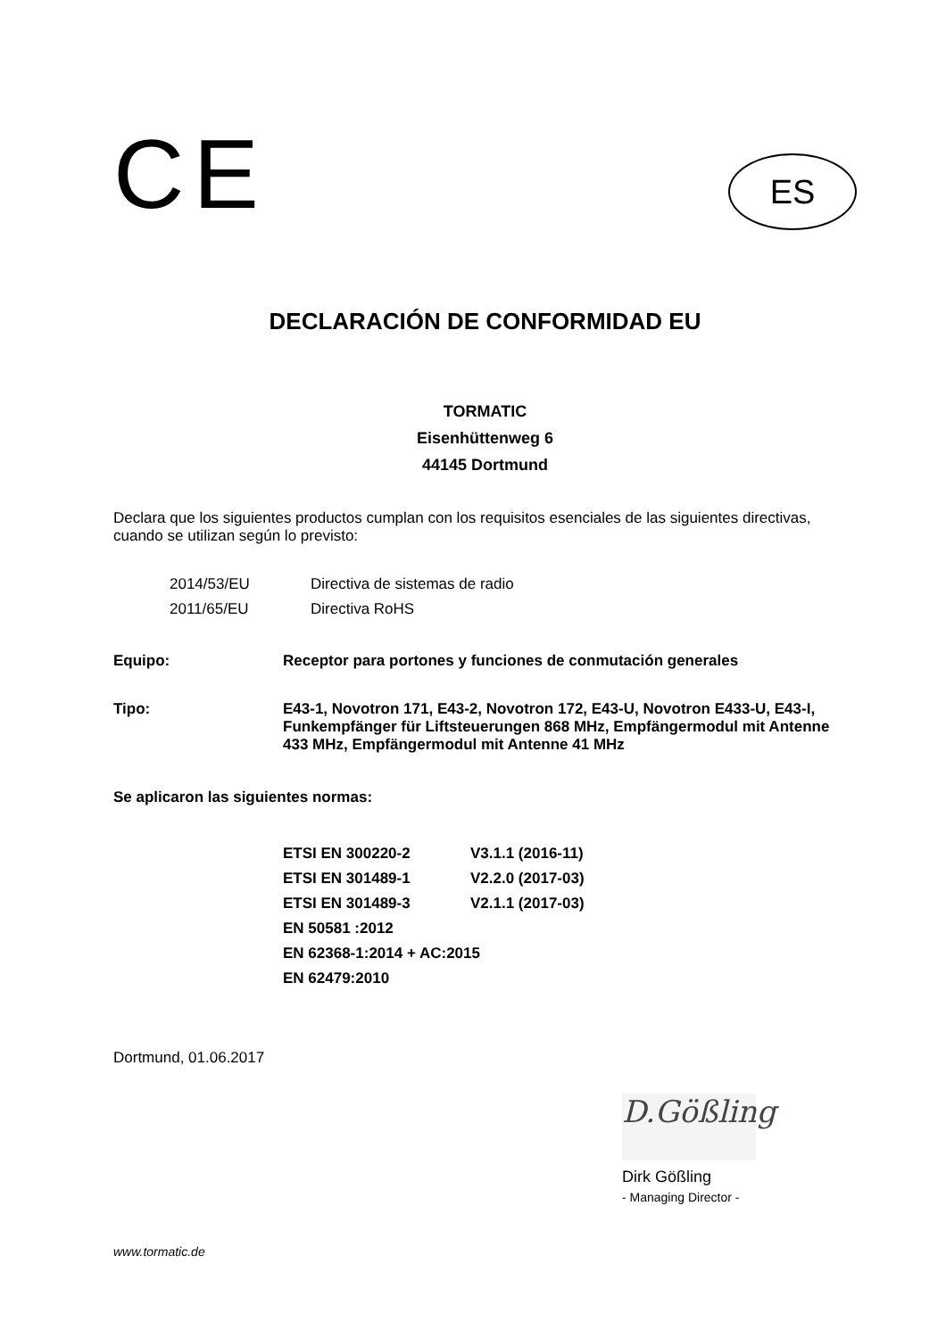CE
ES
DECLARACIÓN DE CONFORMIDAD EU
TORMATIC
Eisenhüttenweg 6
44145 Dortmund
Declara que los siguientes productos cumplan con los requisitos esenciales de las siguientes directivas, cuando se utilizan según lo previsto:
2014/53/EU Directiva de sistemas de radio
2011/65/EU Directiva RoHS
Equipo: Receptor para portones y funciones de conmutación generales
Tipo: E43-1, Novotron 171, E43-2, Novotron 172, E43-U, Novotron E433-U, E43-I, Funkempfänger für Liftsteuerungen 868 MHz, Empfängermodul mit Antenne 433 MHz, Empfängermodul mit Antenne 41 MHz
Se aplicaron las siguientes normas:
ETSI EN 300220-2 V3.1.1 (2016-11)
ETSI EN 301489-1 V2.2.0 (2017-03)
ETSI EN 301489-3 V2.1.1 (2017-03)
EN 50581 :2012
EN 62368-1:2014 + AC:2015
EN 62479:2010
Dortmund, 01.06.2017
D.Gößling
Dirk Gößling
- Managing Director -
www.tormatic.de